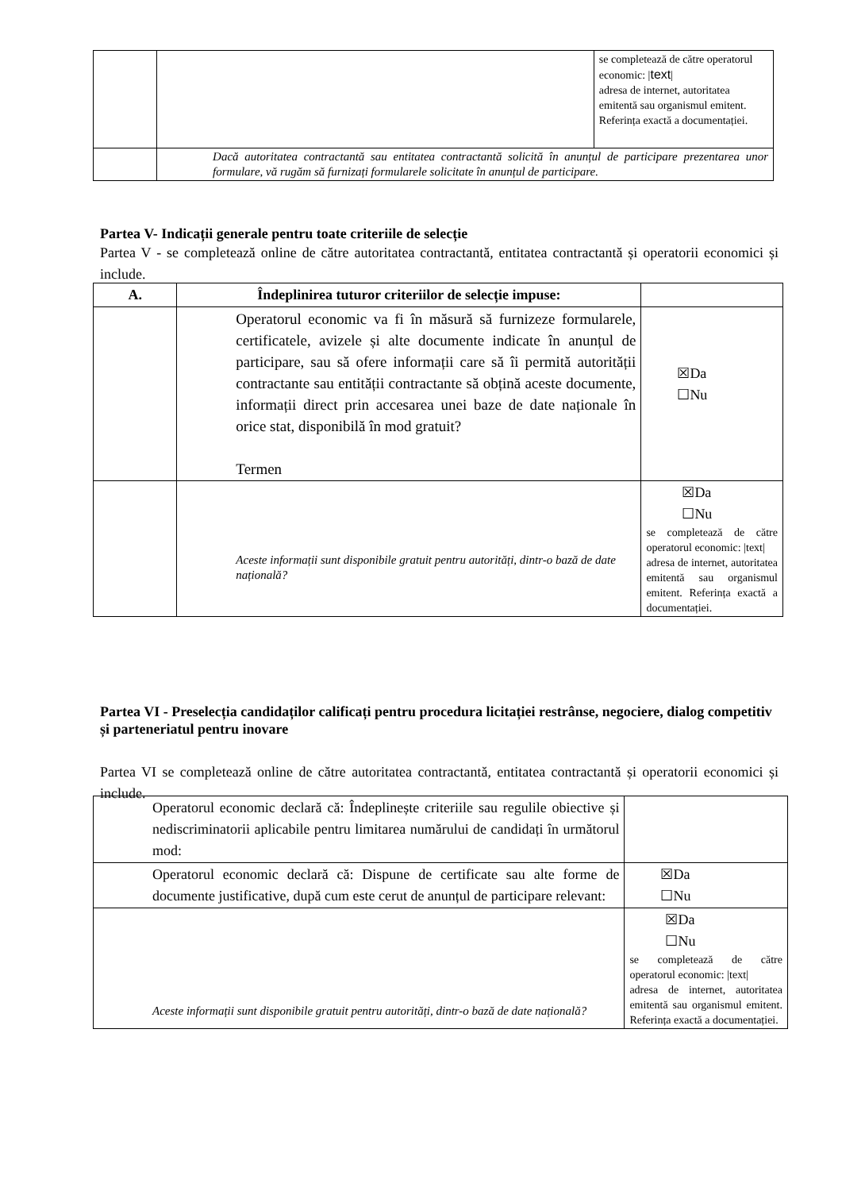| | | se completează de către operatorul economic: / text / adresa de internet, autoritatea emitentă sau organismul emitent. Referința exactă a documentației. |
| | Dacă autoritatea contractantă sau entitatea contractantă solicită în anunțul de participare prezentarea unor formulare, vă rugăm să furnizați formularele solicitate în anunțul de participare. | |
Partea V- Indicații generale pentru toate criteriile de selecție
Partea V - se completează online de către autoritatea contractantă, entitatea contractantă și operatorii economici și include.
| A. | Îndeplinirea tuturor criteriilor de selecție impuse: | |
| --- | --- | --- |
| | Operatorul economic va fi în măsură să furnizeze formularele, certificatele, avizele și alte documente indicate în anunțul de participare, sau să ofere informații care să îi permită autorității contractante sau entității contractante să obțină aceste documente, informații direct prin accesarea unei baze de date naționale în orice stat, disponibilă în mod gratuit? Termen | ☒Da ☐Nu |
| | Aceste informații sunt disponibile gratuit pentru autorități, dintr-o bază de date națională? | ☒Da ☐Nu se completează de către operatorul economic: /text/ adresa de internet, autoritatea emitentă sau organismul emitent. Referința exactă a documentației. |
Partea VI - Preselecția candidaților calificați pentru procedura licitației restrânse, negociere, dialog competitiv și parteneriatul pentru inovare
Partea VI se completează online de către autoritatea contractantă, entitatea contractantă și operatorii economici și include.
| Operatorul economic declară că: Îndeplinește criteriile sau regulile obiective și nediscriminatorii aplicabile pentru limitarea numărului de candidați în următorul mod: | |
| Operatorul economic declară că: Dispune de certificate sau alte forme de documente justificative, după cum este cerut de anunțul de participare relevant: | ☒Da ☐Nu |
| Aceste informații sunt disponibile gratuit pentru autorități, dintr-o bază de date națională? | ☒Da ☐Nu se completează de către operatorul economic: /text/ adresa de internet, autoritatea emitentă sau organismul emitent. Referința exactă a documentației. |